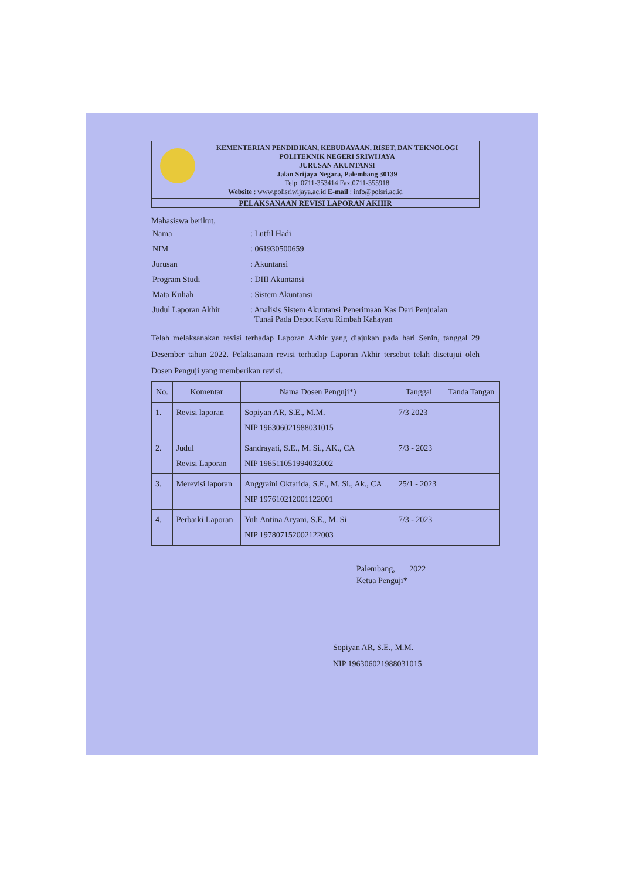KEMENTERIAN PENDIDIKAN, KEBUDAYAAN, RISET, DAN TEKNOLOGI
POLITEKNIK NEGERI SRIWIJAYA
JURUSAN AKUNTANSI
Jalan Srijaya Negara, Palembang 30139
Telp. 0711-353414 Fax.0711-355918
Website : www.polisriwijaya.ac.id E-mail : info@polsri.ac.id
PELAKSANAAN REVISI LAPORAN AKHIR
Mahasiswa berikut,
| Nama | : Lutfil Hadi |
| NIM | : 061930500659 |
| Jurusan | : Akuntansi |
| Program Studi | : DIII Akuntansi |
| Mata Kuliah | : Sistem Akuntansi |
| Judul Laporan Akhir | : Analisis Sistem Akuntansi Penerimaan Kas Dari Penjualan Tunai Pada Depot Kayu Rimbah Kahayan |
Telah melaksanakan revisi terhadap Laporan Akhir yang diajukan pada hari Senin, tanggal 29 Desember tahun 2022. Pelaksanaan revisi terhadap Laporan Akhir tersebut telah disetujui oleh Dosen Penguji yang memberikan revisi.
| No. | Komentar | Nama Dosen Penguji*) | Tanggal | Tanda Tangan |
| --- | --- | --- | --- | --- |
| 1. | Revisi laporan | Sopiyan AR, S.E., M.M. NIP 196306021988031015 | 7/3 2023 | |
| 2. | Judul Revisi Laporan | Sandrayati, S.E., M. Si., AK., CA NIP 196511051994032002 | 7/3 - 2023 | |
| 3. | Merevisi laporan | Anggraini Oktarida, S.E., M. Si., Ak., CA NIP 197610212001122001 | 25/1 - 2023 | |
| 4. | Perbaiki Laporan | Yuli Antina Aryani, S.E., M. Si NIP 197807152002122003 | 7/3 - 2023 | |
Palembang, 2022
Ketua Penguji*
Sopiyan AR, S.E., M.M.
NIP 196306021988031015